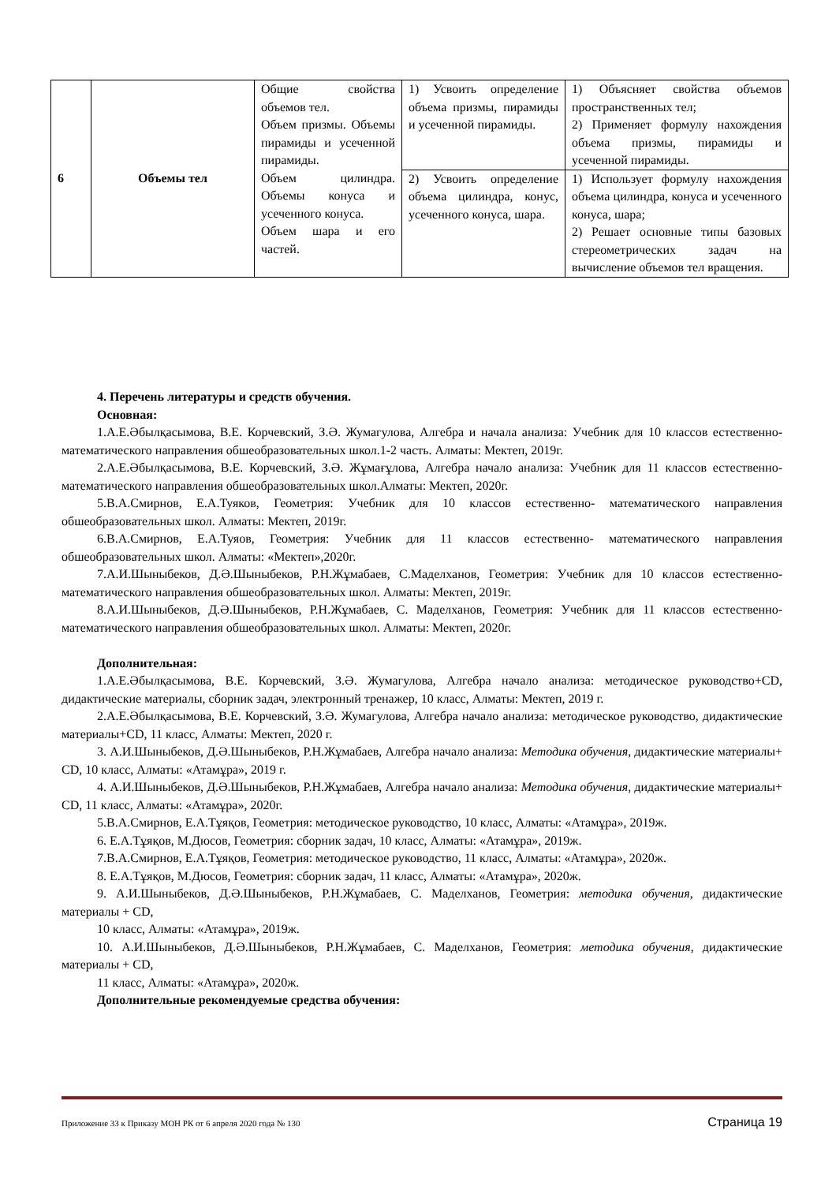| 6 | Объемы тел | Общие свойства объемов тел. Объем призмы. Объемы пирамиды и усеченной пирамиды. Объем цилиндра. Объемы конуса и усеченного конуса. Объем шара и его частей. | 1) Усвоить определение объема призмы, пирамиды и усеченной пирамиды. | 1) Объясняет свойства объемов пространственных тел; 2) Применяет формулу нахождения объема призмы, пирамиды и усеченной пирамиды. |
| | | | 2) Усвоить определение объема цилиндра, конус, усеченного конуса, шара. | 1) Использует формулу нахождения объема цилиндра, конуса и усеченного конуса, шара; 2) Решает основные типы базовых стереометрических задач на вычисление объемов тел вращения. |
4. Перечень литературы и средств обучения.
Основная:
1.А.Е.Әбылқасымова, В.Е. Корчевский, З.Ә. Жумагулова, Алгебра и начала анализа: Учебник для 10 классов естественно- математического направления обшеобразовательных школ.1-2 часть. Алматы: Мектеп, 2019г.
2.А.Е.Әбылқасымова, В.Е. Корчевский, З.Ә. Жұмағұлова, Алгебра начало анализа: Учебник для 11 классов естественно-математического направления обшеобразовательных школ.Алматы: Мектеп, 2020г.
5.В.А.Смирнов, Е.А.Туяков, Геометрия: Учебник для 10 классов естественно- математического направления обшеобразовательных школ. Алматы: Мектеп, 2019г.
6.В.А.Смирнов, Е.А.Туяов, Геометрия: Учебник для 11 классов естественно- математического направления обшеобразовательных школ. Алматы: «Мектеп»,2020г.
7.А.И.Шыныбеков, Д.Ә.Шыныбеков, Р.Н.Жұмабаев, С.Маделханов, Геометрия: Учебник для 10 классов естественно- математического направления обшеобразовательных школ. Алматы: Мектеп, 2019г.
8.А.И.Шыныбеков, Д.Ә.Шыныбеков, Р.Н.Жұмабаев, С. Маделханов, Геометрия: Учебник для 11 классов естественно- математического направления обшеобразовательных школ. Алматы: Мектеп, 2020г.
Дополнительная:
1.А.Е.Әбылқасымова, В.Е. Корчевский, З.Ә. Жумагулова, Алгебра начало анализа: методическое руководство+CD, дидактические материалы, сборник задач, электронный тренажер, 10 класс, Алматы: Мектеп, 2019 г.
2.А.Е.Әбылқасымова, В.Е. Корчевский, З.Ә. Жумагулова, Алгебра начало анализа: методическое руководство, дидактические материалы+CD, 11 класс, Алматы: Мектеп, 2020 г.
3. А.И.Шыныбеков, Д.Ә.Шыныбеков, Р.Н.Жұмабаев, Алгебра начало анализа: Методика обучения, дидактические материалы+ CD, 10 класс, Алматы: «Атамұра», 2019 г.
4. А.И.Шыныбеков, Д.Ә.Шыныбеков, Р.Н.Жұмабаев, Алгебра начало анализа: Методика обучения, дидактические материалы+ CD, 11 класс, Алматы: «Атамұра», 2020г.
5.В.А.Смирнов, Е.А.Тұяқов, Геометрия: методическое руководство, 10 класс, Алматы: «Атамұра», 2019ж.
6. Е.А.Тұяқов, М.Дюсов, Геометрия: сборник задач, 10 класс, Алматы: «Атамұра», 2019ж.
7.В.А.Смирнов, Е.А.Тұяқов, Геометрия: методическое руководство, 11 класс, Алматы: «Атамұра», 2020ж.
8. Е.А.Тұяқов, М.Дюсов, Геометрия: сборник задач, 11 класс, Алматы: «Атамұра», 2020ж.
9. А.И.Шыныбеков, Д.Ә.Шыныбеков, Р.Н.Жұмабаев, С. Маделханов, Геометрия: методика обучения, дидактические материалы + CD,
10 класс, Алматы: «Атамұра», 2019ж.
10. А.И.Шыныбеков, Д.Ә.Шыныбеков, Р.Н.Жұмабаев, С. Маделханов, Геометрия: методика обучения, дидактические материалы + CD,
11 класс, Алматы: «Атамұра», 2020ж.
Дополнительные рекомендуемые средства обучения:
Приложение 33 к Приказу МОН РК от 6 апреля 2020 года № 130 Страница 19